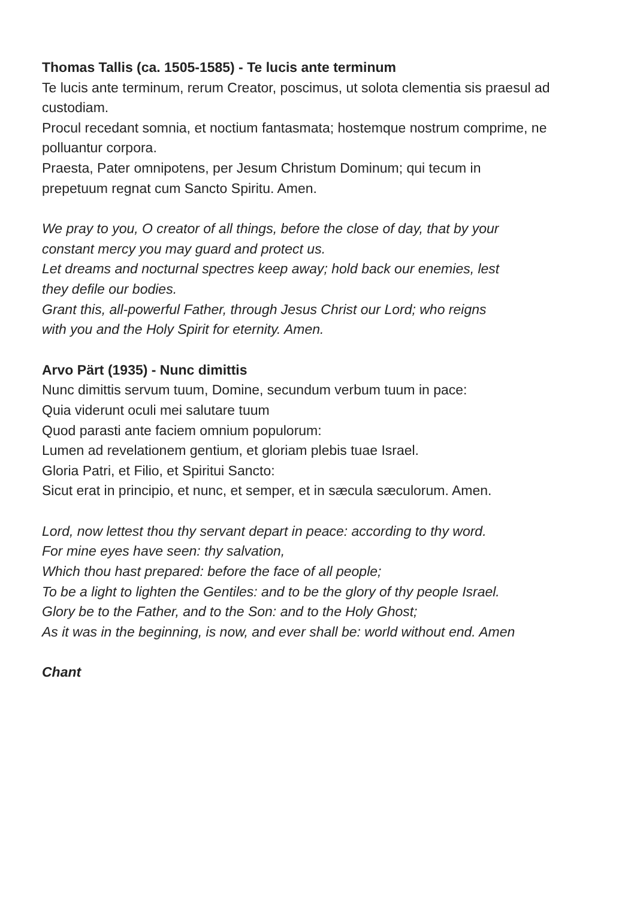Thomas Tallis (ca. 1505-1585) - Te lucis ante terminum
Te lucis ante terminum, rerum Creator, poscimus, ut solota clementia sis praesul ad custodiam.
Procul recedant somnia, et noctium fantasmata; hostemque nostrum comprime, ne polluantur corpora.
Praesta, Pater omnipotens, per Jesum Christum Dominum; qui tecum in
prepetuum regnat cum Sancto Spiritu. Amen.
We pray to you, O creator of all things, before the close of day, that by your
constant mercy you may guard and protect us.
Let dreams and nocturnal spectres keep away; hold back our enemies, lest
they defile our bodies.
Grant this, all-powerful Father, through Jesus Christ our Lord; who reigns
with you and the Holy Spirit for eternity. Amen.
Arvo Pärt (1935) - Nunc dimittis
Nunc dimittis servum tuum, Domine, secundum verbum tuum in pace:
Quia viderunt oculi mei salutare tuum
Quod parasti ante faciem omnium populorum:
Lumen ad revelationem gentium, et gloriam plebis tuae Israel.
Gloria Patri, et Filio, et Spiritui Sancto:
Sicut erat in principio, et nunc, et semper, et in sæcula sæculorum. Amen.
Lord, now lettest thou thy servant depart in peace: according to thy word.
For mine eyes have seen: thy salvation,
Which thou hast prepared: before the face of all people;
To be a light to lighten the Gentiles: and to be the glory of thy people Israel.
Glory be to the Father, and to the Son: and to the Holy Ghost;
As it was in the beginning, is now, and ever shall be: world without end. Amen
Chant